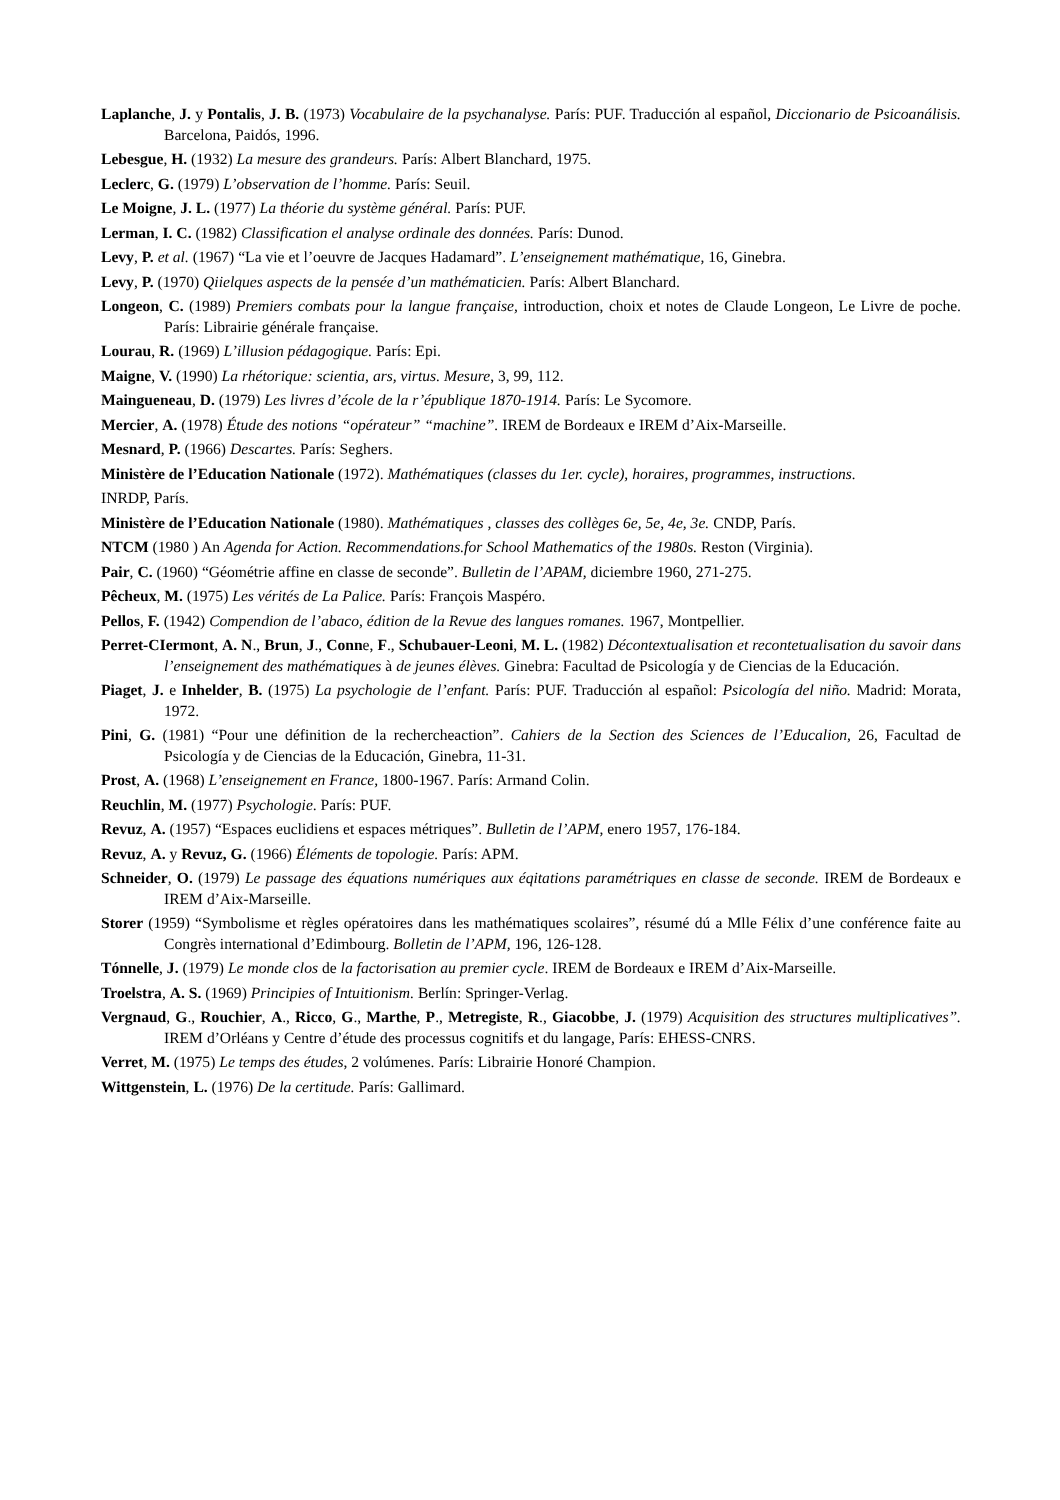Laplanche, J. y Pontalis, J. B. (1973) Vocabulaire de la psychanalyse. París: PUF. Traducción al español, Diccionario de Psicoanálisis. Barcelona, Paidós, 1996.
Lebesgue, H. (1932) La mesure des grandeurs. París: Albert Blanchard, 1975.
Leclerc, G. (1979) L’observation de l’homme. París: Seuil.
Le Moigne, J. L. (1977) La théorie du système général. París: PUF.
Lerman, I. C. (1982) Classification el analyse ordinale des données. París: Dunod.
Levy, P. et al. (1967) “La vie et l’oeuvre de Jacques Hadamard”. L’enseignement mathématique, 16, Ginebra.
Levy, P. (1970) Qiielques aspects de la pensée d’un mathématicien. París: Albert Blanchard.
Longeon, C. (1989) Premiers combats pour la langue française, introduction, choix et notes de Claude Longeon, Le Livre de poche. París: Librairie générale française.
Lourau, R. (1969) L’illusion pédagogique. París: Epi.
Maigne, V. (1990) La rhétorique: scientia, ars, virtus. Mesure, 3, 99, 112.
Maingueneau, D. (1979) Les livres d’école de la r’épublique 1870-1914. París: Le Sycomore.
Mercier, A. (1978) Étude des notions “opérateur” “machine”. IREM de Bordeaux e IREM d’Aix-Marseille.
Mesnard, P. (1966) Descartes. París: Seghers.
Ministère de l’Education Nationale (1972). Mathématiques (classes du 1er. cycle), horaires, programmes, instructions.
INRDP, París.
Ministère de l’Education Nationale (1980). Mathématiques , classes des collèges 6e, 5e, 4e, 3e. CNDP, París.
NTCM (1980 ) An Agenda for Action. Recommendations.for School Mathematics of the 1980s. Reston (Virginia).
Pair, C. (1960) “Géométrie affine en classe de seconde”. Bulletin de l’APAM, diciembre 1960, 271-275.
Pêcheux, M. (1975) Les vérités de La Palice. París: François Maspéro.
Pellos, F. (1942) Compendion de l’abaco, édition de la Revue des langues romanes. 1967, Montpellier.
Perret-CIermont, A. N., Brun, J., Conne, F., Schubauer-Leoni, M. L. (1982) Décontextualisation et recontetualisation du savoir dans l’enseignement des mathématiques à de jeunes élèves. Ginebra: Facultad de Psicología y de Ciencias de la Educación.
Piaget, J. e Inhelder, B. (1975) La psychologie de l’enfant. París: PUF. Traducción al español: Psicología del niño. Madrid: Morata, 1972.
Pini, G. (1981) “Pour une définition de la rechercheaction”. Cahiers de la Section des Sciences de l’Educalion, 26, Facultad de Psicología y de Ciencias de la Educación, Ginebra, 11-31.
Prost, A. (1968) L’enseignement en France, 1800-1967. París: Armand Colin.
Reuchlin, M. (1977) Psychologie. París: PUF.
Revuz, A. (1957) “Espaces euclidiens et espaces métriques”. Bulletin de l’APM, enero 1957, 176-184.
Revuz, A. y Revuz, G. (1966) Éléments de topologie. París: APM.
Schneider, O. (1979) Le passage des équations numériques aux éqitations paramétriques en classe de seconde. IREM de Bordeaux e IREM d’Aix-Marseille.
Storer (1959) “Symbolisme et règles opératoires dans les mathématiques scolaires”, résumé dú a Mlle Félix d’une conférence faite au Congrès international d’Edimbourg. Bolletin de l’APM, 196, 126-128.
Tónnelle, J. (1979) Le monde clos de la factorisation au premier cycle. IREM de Bordeaux e IREM d’Aix-Marseille.
Troelstra, A. S. (1969) Principies of Intuitionism. Berlín: Springer-Verlag.
Vergnaud, G., Rouchier, A., Ricco, G., Marthe, P., Metregiste, R., Giacobbe, J. (1979) Acquisition des structures multiplicatives”. IREM d’Orléans y Centre d’étude des processus cognitifs et du langage, París: EHESS-CNRS.
Verret, M. (1975) Le temps des études, 2 volúmenes. París: Librairie Honoré Champion.
Wittgenstein, L. (1976) De la certitude. París: Gallimard.